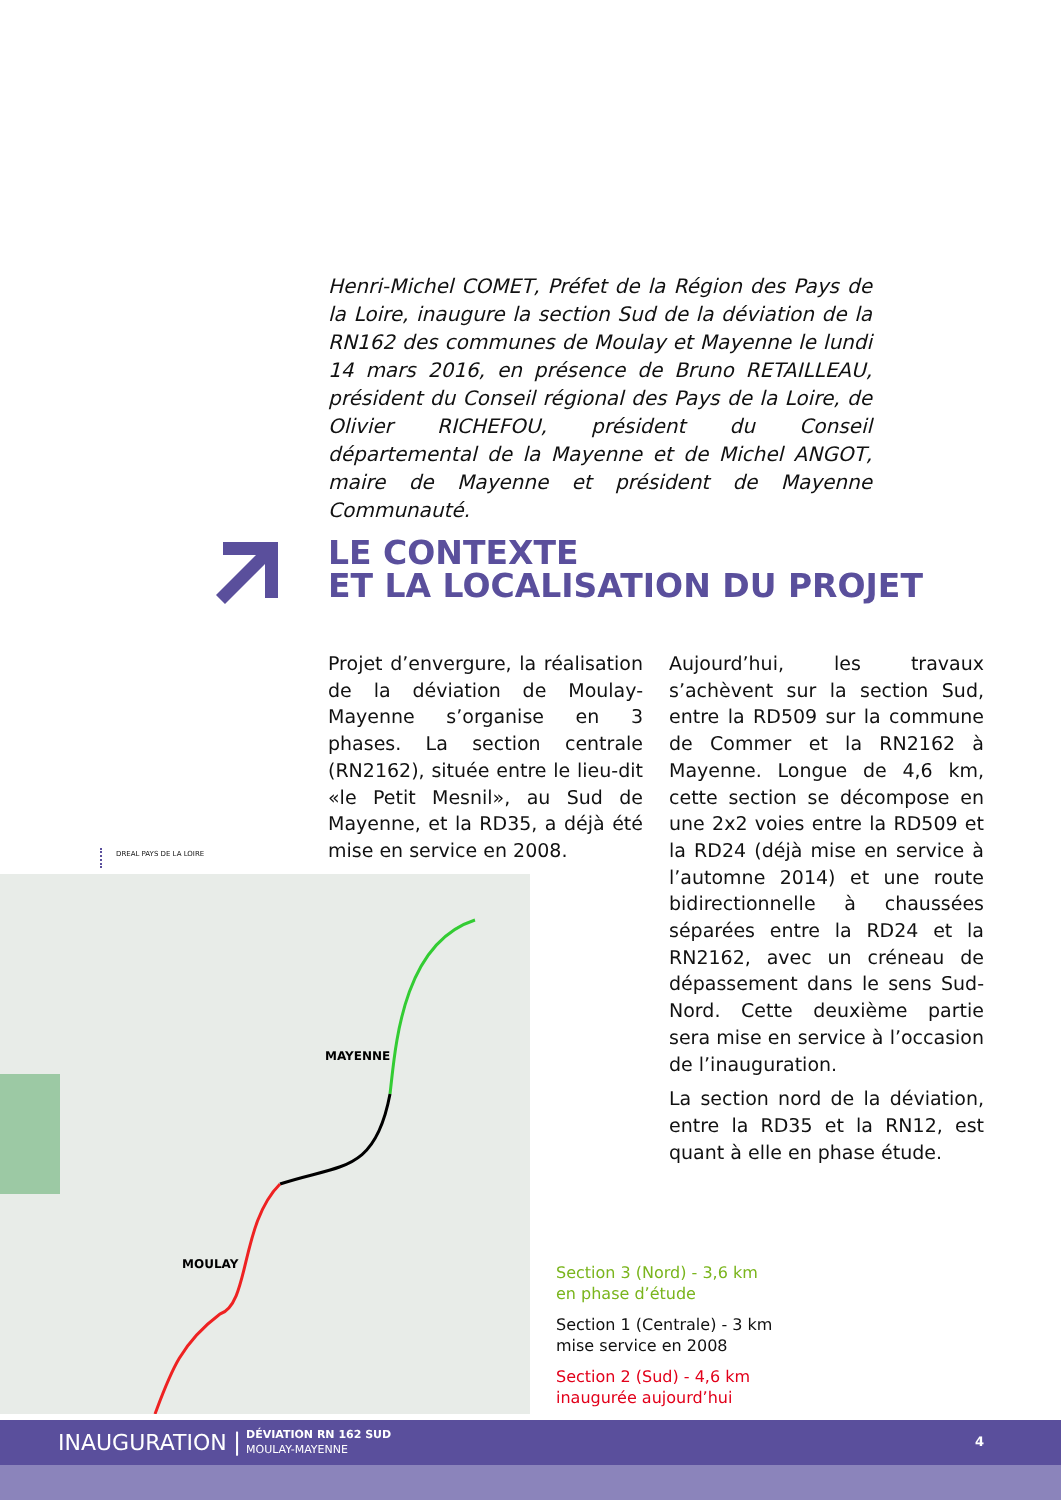Henri-Michel COMET, Préfet de la Région des Pays de la Loire, inaugure la section Sud de la déviation de la RN162 des communes de Moulay et Mayenne le lundi 14 mars 2016, en présence de Bruno RETAILLEAU, président du Conseil régional des Pays de la Loire, de Olivier RICHEFOU, président du Conseil départemental de la Mayenne et de Michel ANGOT, maire de Mayenne et président de Mayenne Communauté.
LE CONTEXTE
ET LA LOCALISATION DU PROJET
Projet d’envergure, la réalisation de la déviation de Moulay-Mayenne s’organise en 3 phases. La section centrale (RN2162), située entre le lieu-dit «le Petit Mesnil», au Sud de Mayenne, et la RD35, a déjà été mise en service en 2008.
Aujourd’hui, les travaux s’achèvent sur la section Sud, entre la RD509 sur la commune de Commer et la RN2162 à Mayenne. Longue de 4,6 km, cette section se décompose en une 2x2 voies entre la RD509 et la RD24 (déjà mise en service à l’automne 2014) et une route bidirectionnelle à chaussées séparées entre la RD24 et la RN2162, avec un créneau de dépassement dans le sens Sud-Nord. Cette deuxième partie sera mise en service à l’occasion de l’inauguration.
La section nord de la déviation, entre la RD35 et la RN12, est quant à elle en phase étude.
DREAL PAYS DE LA LOIRE
MAYENNE
MOULAY
Section 3 (Nord) - 3,6 km
en phase d’étude
Section 1 (Centrale) - 3 km
mise service en 2008
Section 2 (Sud) - 4,6 km
inaugurée aujourd’hui
INAUGURATION | DÉVIATION RN 162 SUD
MOULAY-MAYENNE 4